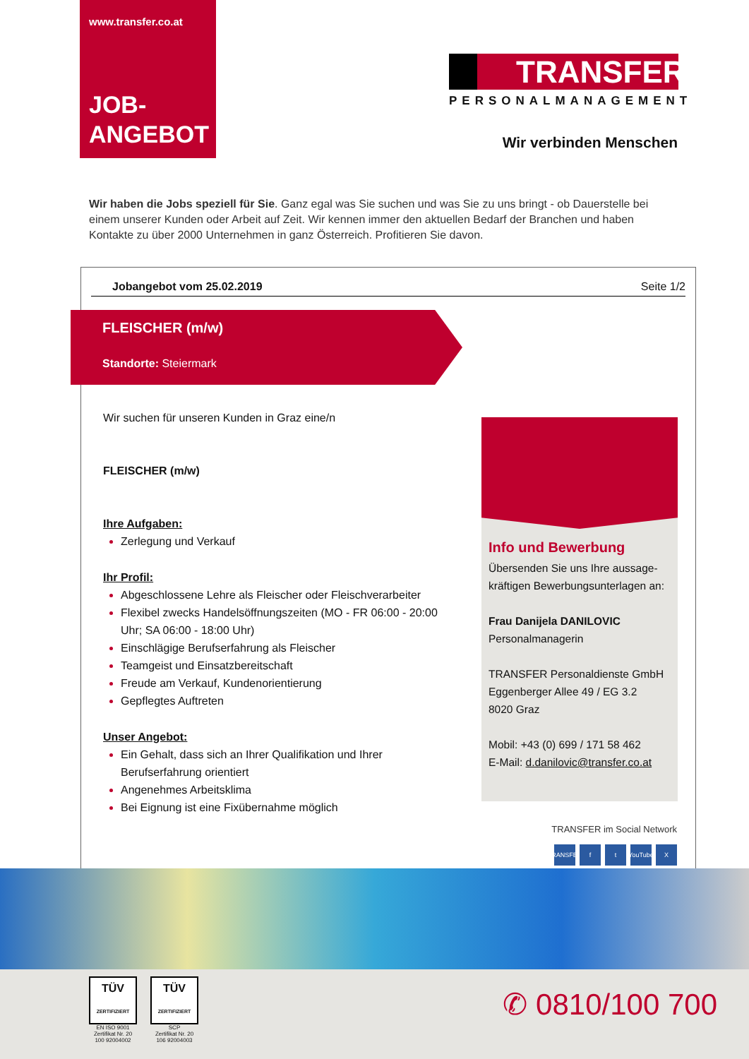www.transfer.co.at
JOB-
ANGEBOT
TRANSFER
PERSONALMANAGEMENT
Wir verbinden Menschen
Wir haben die Jobs speziell für Sie. Ganz egal was Sie suchen und was Sie zu uns bringt - ob Dauerstelle bei einem unserer Kunden oder Arbeit auf Zeit. Wir kennen immer den aktuellen Bedarf der Branchen und haben Kontakte zu über 2000 Unternehmen in ganz Österreich. Profitieren Sie davon.
Jobangebot vom 25.02.2019 Seite 1/2
FLEISCHER (m/w)
Standorte: Steiermark
Wir suchen für unseren Kunden in Graz eine/n
FLEISCHER (m/w)
Ihre Aufgaben:
Zerlegung und Verkauf
Ihr Profil:
Abgeschlossene Lehre als Fleischer oder Fleischverarbeiter
Flexibel zwecks Handelsöffnungszeiten (MO - FR 06:00 - 20:00 Uhr; SA 06:00 - 18:00 Uhr)
Einschlägige Berufserfahrung als Fleischer
Teamgeist und Einsatzbereitschaft
Freude am Verkauf, Kundenorientierung
Gepflegtes Auftreten
Unser Angebot:
Ein Gehalt, dass sich an Ihrer Qualifikation und Ihrer Berufserfahrung orientiert
Angenehmes Arbeitsklima
Bei Eignung ist eine Fixübernahme möglich
Info und Bewerbung
Übersenden Sie uns Ihre aussage-kräftigen Bewerbungsunterlagen an:
Frau Danijela DANILOVIC
Personalmanagerin
TRANSFER Personaldienste GmbH
Eggenberger Allee 49 / EG 3.2
8020 Graz
Mobil: +43 (0) 699 / 171 58 462
E-Mail: d.danilovic@transfer.co.at
TRANSFER im Social Network
TRANSFER f t YouTube X
TÜV
ZERTIFIZIERT
EN ISO 9001
Zertifikat Nr. 20 100 92004002
TÜV
ZERTIFIZIERT
SCP
Zertifikat Nr. 20 106 92004003
✆ 0810/100 700